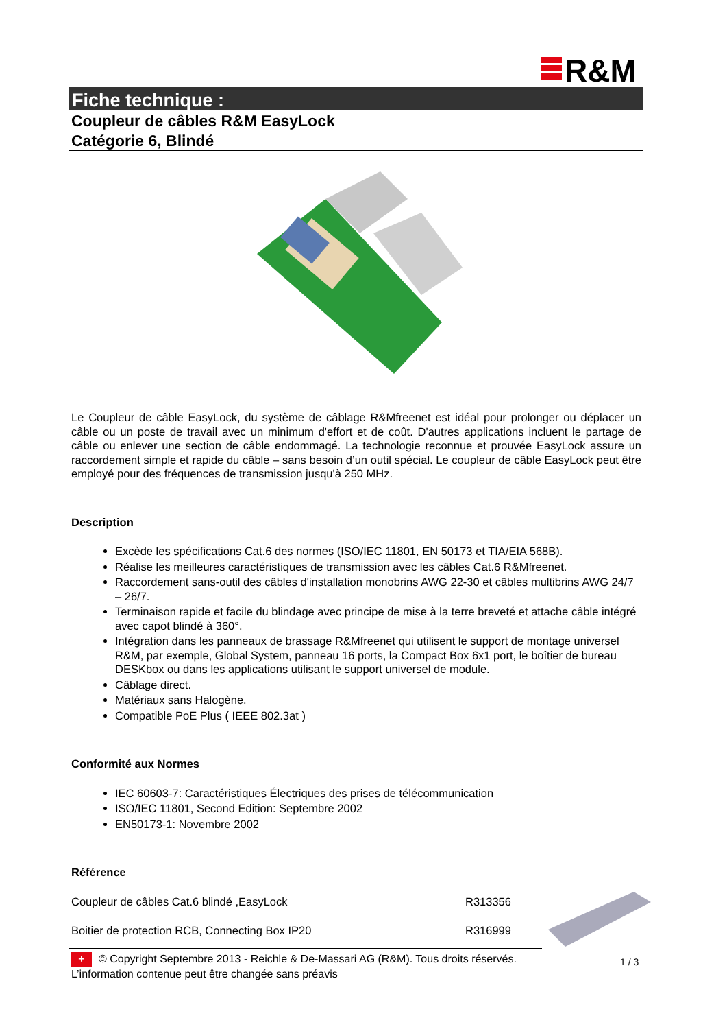R&M
Fiche technique :
Coupleur de câbles R&M EasyLock
Catégorie 6, Blindé
Le Coupleur de câble EasyLock, du système de câblage R&Mfreenet est idéal pour prolonger ou déplacer un câble ou un poste de travail avec un minimum d'effort et de coût. D'autres applications incluent le partage de câble ou enlever une section de câble endommagé. La technologie reconnue et prouvée EasyLock assure un raccordement simple et rapide du câble – sans besoin d’un outil spécial. Le coupleur de câble EasyLock peut être employé pour des fréquences de transmission jusqu'à 250 MHz.
Description
Excède les spécifications Cat.6 des normes (ISO/IEC 11801, EN 50173 et TIA/EIA 568B).
Réalise les meilleures caractéristiques de transmission avec les câbles Cat.6 R&Mfreenet.
Raccordement sans-outil des câbles d'installation monobrins AWG 22-30 et câbles multibrins AWG 24/7 – 26/7.
Terminaison rapide et facile du blindage avec principe de mise à la terre breveté et attache câble intégré avec capot blindé à 360°.
Intégration dans les panneaux de brassage R&Mfreenet qui utilisent le support de montage universel R&M, par exemple, Global System, panneau 16 ports, la Compact Box 6x1 port, le boîtier de bureau DESKbox ou dans les applications utilisant le support universel de module.
Câblage direct.
Matériaux sans Halogène.
Compatible PoE Plus ( IEEE 802.3at )
Conformité aux Normes
IEC 60603-7: Caractéristiques Électriques des prises de télécommunication
ISO/IEC 11801, Second Edition: Septembre 2002
EN50173-1: Novembre 2002
Référence
Coupleur de câbles Cat.6 blindé ,EasyLock R313356
Boitier de protection RCB, Connecting Box IP20 R316999
+ © Copyright Septembre 2013 - Reichle & De-Massari AG (R&M). Tous droits réservés.
L’information contenue peut être changée sans préavis
1 / 3